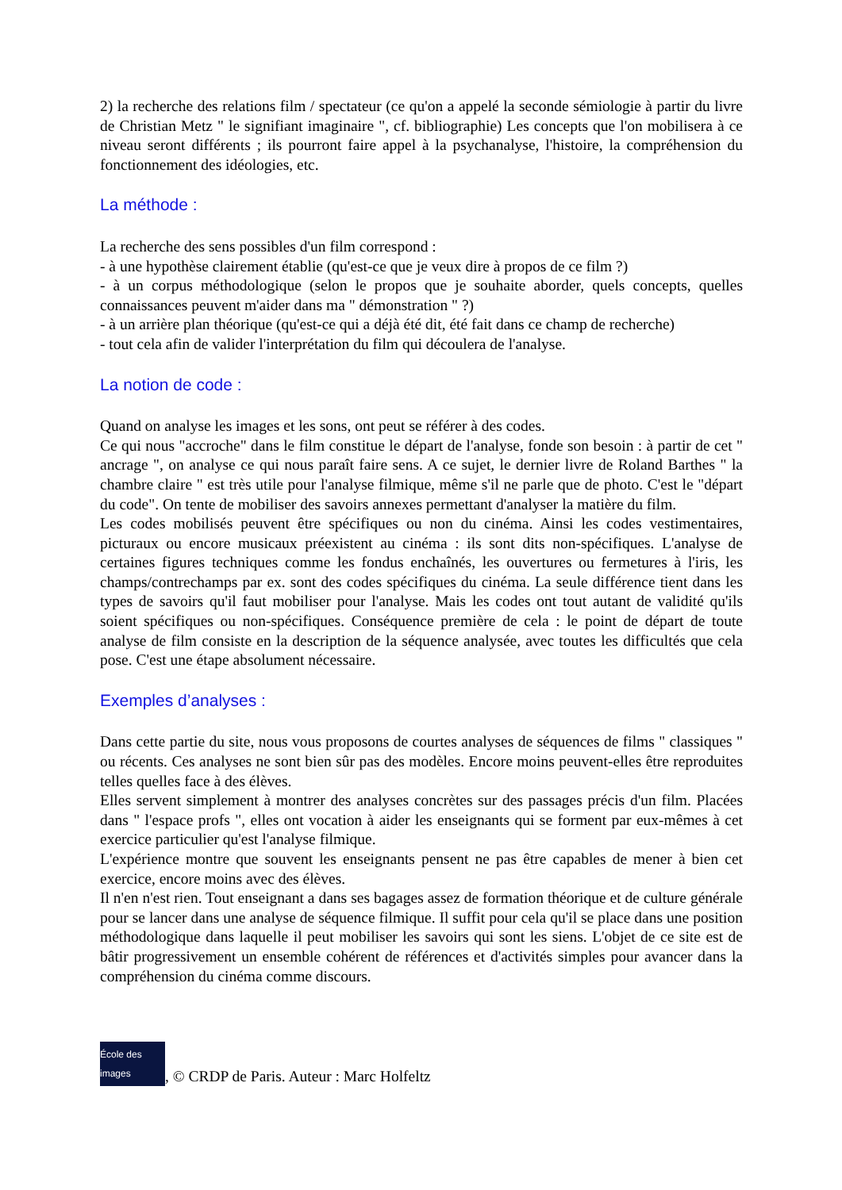2) la recherche des relations film / spectateur (ce qu'on a appelé la seconde sémiologie à partir du livre de Christian Metz " le signifiant imaginaire ", cf. bibliographie) Les concepts que l'on mobilisera à ce niveau seront différents ; ils pourront faire appel à la psychanalyse, l'histoire, la compréhension du fonctionnement des idéologies, etc.
La méthode :
La recherche des sens possibles d'un film correspond :
- à une hypothèse clairement établie (qu'est-ce que je veux dire à propos de ce film ?)
- à un corpus méthodologique (selon le propos que je souhaite aborder, quels concepts, quelles connaissances peuvent m'aider dans ma " démonstration " ?)
- à un arrière plan théorique (qu'est-ce qui a déjà été dit, été fait dans ce champ de recherche)
- tout cela afin de valider l'interprétation du film qui découlera de l'analyse.
La notion de code :
Quand on analyse les images et les sons, ont peut se référer à des codes.
Ce qui nous "accroche" dans le film constitue le départ de l'analyse, fonde son besoin : à partir de cet " ancrage ", on analyse ce qui nous paraît faire sens. A ce sujet, le dernier livre de Roland Barthes " la chambre claire " est très utile pour l'analyse filmique, même s'il ne parle que de photo. C'est le "départ du code". On tente de mobiliser des savoirs annexes permettant d'analyser la matière du film.
Les codes mobilisés peuvent être spécifiques ou non du cinéma. Ainsi les codes vestimentaires, picturaux ou encore musicaux préexistent au cinéma : ils sont dits non-spécifiques. L'analyse de certaines figures techniques comme les fondus enchaînés, les ouvertures ou fermetures à l'iris, les champs/contrechamps par ex. sont des codes spécifiques du cinéma. La seule différence tient dans les types de savoirs qu'il faut mobiliser pour l'analyse. Mais les codes ont tout autant de validité qu'ils soient spécifiques ou non-spécifiques. Conséquence première de cela : le point de départ de toute analyse de film consiste en la description de la séquence analysée, avec toutes les difficultés que cela pose. C'est une étape absolument nécessaire.
Exemples d’analyses :
Dans cette partie du site, nous vous proposons de courtes analyses de séquences de films " classiques " ou récents. Ces analyses ne sont bien sûr pas des modèles. Encore moins peuvent-elles être reproduites telles quelles face à des élèves.
Elles servent simplement à montrer des analyses concrètes sur des passages précis d'un film. Placées dans " l'espace profs ", elles ont vocation à aider les enseignants qui se forment par eux-mêmes à cet exercice particulier qu'est l'analyse filmique.
L'expérience montre que souvent les enseignants pensent ne pas être capables de mener à bien cet exercice, encore moins avec des élèves.
Il n'en n'est rien. Tout enseignant a dans ses bagages assez de formation théorique et de culture générale pour se lancer dans une analyse de séquence filmique. Il suffit pour cela qu'il se place dans une position méthodologique dans laquelle il peut mobiliser les savoirs qui sont les siens. L'objet de ce site est de bâtir progressivement un ensemble cohérent de références et d'activités simples pour avancer dans la compréhension du cinéma comme discours.
École des images
, © CRDP de Paris. Auteur : Marc Holfeltz